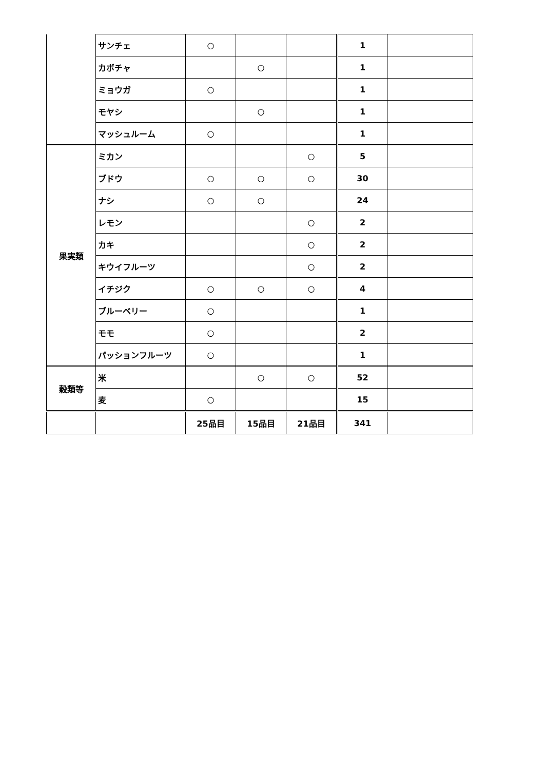| | サンチェ | ○ | | | 1 | |
| | カボチャ | | ○ | | 1 | |
| | ミョウガ | ○ | | | 1 | |
| | モヤシ | | ○ | | 1 | |
| | マッシュルーム | ○ | | | 1 | |
| 果実類 | ミカン | | | ○ | 5 | |
| | ブドウ | ○ | ○ | ○ | 30 | |
| | ナシ | ○ | ○ | | 24 | |
| | レモン | | | ○ | 2 | |
| | カキ | | | ○ | 2 | |
| | キウイフルーツ | | | ○ | 2 | |
| | イチジク | ○ | ○ | ○ | 4 | |
| | ブルーベリー | ○ | | | 1 | |
| | モモ | ○ | | | 2 | |
| | パッションフルーツ | ○ | | | 1 | |
| 穀類等 | 米 | | ○ | ○ | 52 | |
| | 麦 | ○ | | | 15 | |
| | | 25品目 | 15品目 | 21品目 | 341 | |